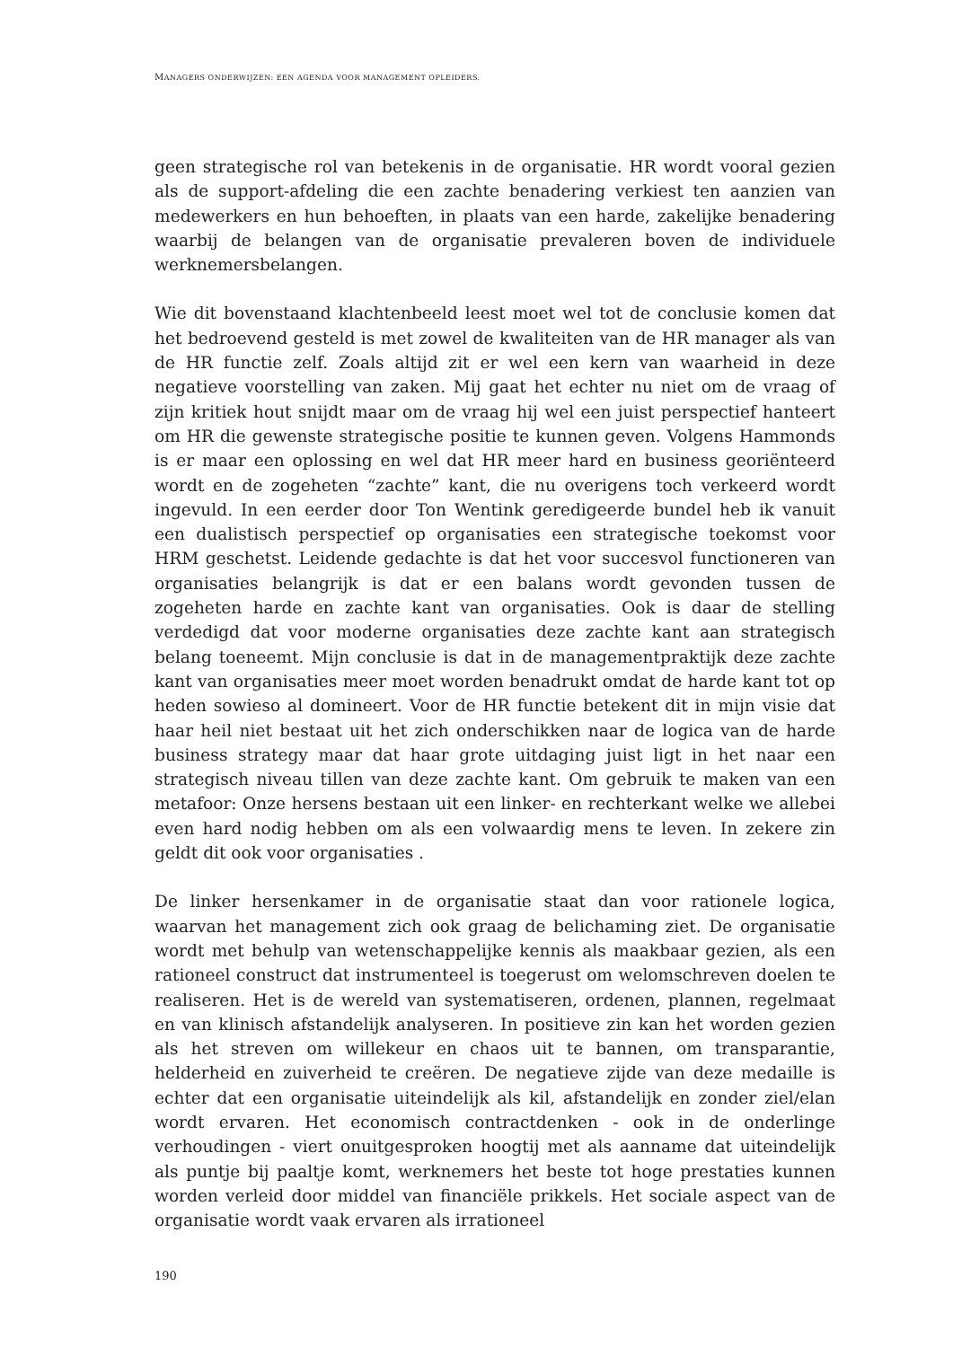MANAGERS ONDERWIJZEN: EEN AGENDA VOOR MANAGEMENT OPLEIDERS.
geen strategische rol van betekenis in de organisatie. HR wordt vooral gezien als de support-afdeling die een zachte benadering verkiest ten aanzien van medewerkers en hun behoeften, in plaats van een harde, zakelijke benadering waarbij de belangen van de organisatie prevaleren boven de individuele werknemersbelangen.
Wie dit bovenstaand klachtenbeeld leest moet wel tot de conclusie komen dat het bedroevend gesteld is met zowel de kwaliteiten van de HR manager als van de HR functie zelf. Zoals altijd zit er wel een kern van waarheid in deze negatieve voorstelling van zaken. Mij gaat het echter nu niet om de vraag of zijn kritiek hout snijdt maar om de vraag hij wel een juist perspectief hanteert om HR die gewenste strategische positie te kunnen geven. Volgens Hammonds is er maar een oplossing en wel dat HR meer hard en business georiënteerd wordt en de zogeheten “zachte” kant, die nu overigens toch verkeerd wordt ingevuld. In een eerder door Ton Wentink geredigeerde bundel heb ik vanuit een dualistisch perspectief op organisaties een strategische toekomst voor HRM geschetst. Leidende gedachte is dat het voor succesvol functioneren van organisaties belangrijk is dat er een balans wordt gevonden tussen de zogeheten harde en zachte kant van organisaties. Ook is daar de stelling verdedigd dat voor moderne organisaties deze zachte kant aan strategisch belang toeneemt. Mijn conclusie is dat in de managementpraktijk deze zachte kant van organisaties meer moet worden benadrukt omdat de harde kant tot op heden sowieso al domineert. Voor de HR functie betekent dit in mijn visie dat haar heil niet bestaat uit het zich onderschikken naar de logica van de harde business strategy maar dat haar grote uitdaging juist ligt in het naar een strategisch niveau tillen van deze zachte kant. Om gebruik te maken van een metafoor: Onze hersens bestaan uit een linker- en rechterkant welke we allebei even hard nodig hebben om als een volwaardig mens te leven. In zekere zin geldt dit ook voor organisaties .
De linker hersenkamer in de organisatie staat dan voor rationele logica, waarvan het management zich ook graag de belichaming ziet. De organisatie wordt met behulp van wetenschappelijke kennis als maakbaar gezien, als een rationeel construct dat instrumenteel is toegerust om welomschreven doelen te realiseren. Het is de wereld van systematiseren, ordenen, plannen, regelmaat en van klinisch afstandelijk analyseren. In positieve zin kan het worden gezien als het streven om willekeur en chaos uit te bannen, om transparantie, helderheid en zuiverheid te creëren. De negatieve zijde van deze medaille is echter dat een organisatie uiteindelijk als kil, afstandelijk en zonder ziel/elan wordt ervaren. Het economisch contractdenken - ook in de onderlinge verhoudingen - viert onuitgesproken hoogtij met als aanname dat uiteindelijk als puntje bij paaltje komt, werknemers het beste tot hoge prestaties kunnen worden verleid door middel van financiële prikkels. Het sociale aspect van de organisatie wordt vaak ervaren als irrationeel
190